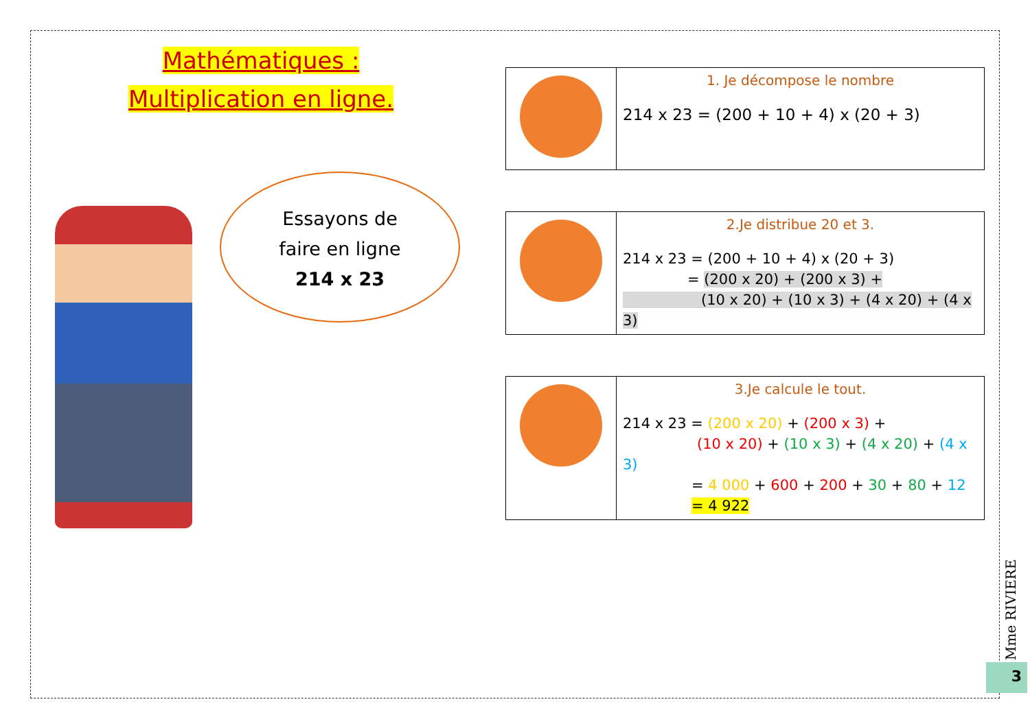Mathématiques :
Multiplication en ligne.
Essayons de
faire en ligne
214 x 23
| | 1. Je décompose le nombre 214 x 23 = (200 + 10 + 4) x (20 + 3) |
| | 2.Je distribue 20 et 3. 214 x 23 = (200 + 10 + 4) x (20 + 3) = (200 x 20) + (200 x 3) + (10 x 20) + (10 x 3) + (4 x 20) + (4 x 3) |
| | 3.Je calcule le tout. 214 x 23 = (200 x 20) + (200 x 3) + (10 x 20) + (10 x 3) + (4 x 20) + (4 x 3) = 4 000 + 600 + 200 + 30 + 80 + 12 = 4 922 |
Mme RIVIERE
3